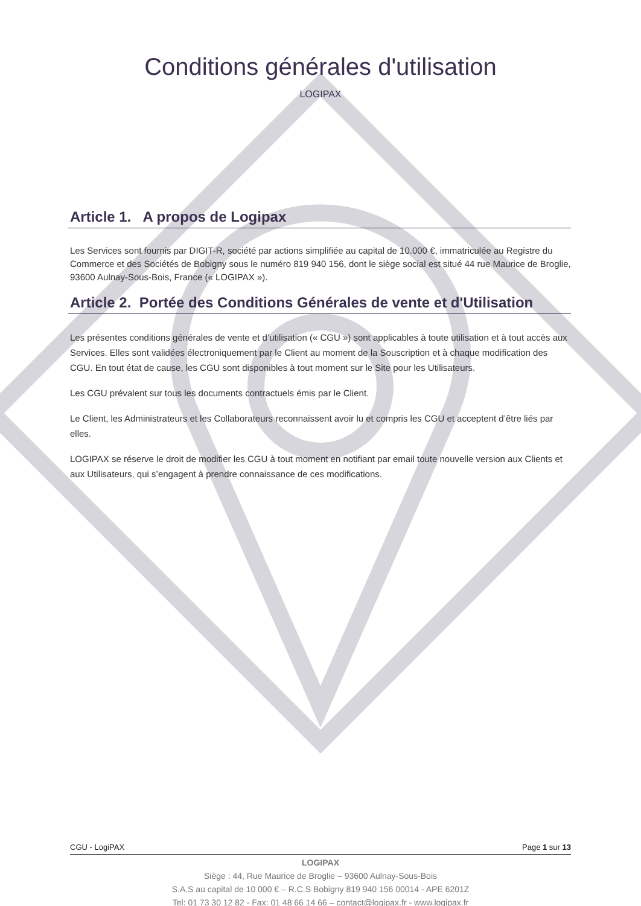Conditions générales d'utilisation
LOGIPAX
Article 1. A propos de Logipax
Les Services sont fournis par DIGIT-R, société par actions simplifiée au capital de 10.000 €, immatriculée au Registre du Commerce et des Sociétés de Bobigny sous le numéro 819 940 156, dont le siège social est situé 44 rue Maurice de Broglie, 93600 Aulnay-Sous-Bois, France (« LOGIPAX »).
Article 2. Portée des Conditions Générales de vente et d'Utilisation
Les présentes conditions générales de vente et d’utilisation (« CGU ») sont applicables à toute utilisation et à tout accès aux Services. Elles sont validées électroniquement par le Client au moment de la Souscription et à chaque modification des CGU. En tout état de cause, les CGU sont disponibles à tout moment sur le Site pour les Utilisateurs.
Les CGU prévalent sur tous les documents contractuels émis par le Client.
Le Client, les Administrateurs et les Collaborateurs reconnaissent avoir lu et compris les CGU et acceptent d’être liés par elles.
LOGIPAX se réserve le droit de modifier les CGU à tout moment en notifiant par email toute nouvelle version aux Clients et aux Utilisateurs, qui s’engagent à prendre connaissance de ces modifications.
CGU - LogiPAX Page 1 sur 13
LOGIPAX
Siège : 44, Rue Maurice de Broglie – 93600 Aulnay-Sous-Bois
S.A.S au capital de 10 000 € – R.C.S Bobigny 819 940 156 00014 - APE 6201Z
Tel: 01 73 30 12 82 - Fax: 01 48 66 14 66 – contact@logipax.fr - www.logipax.fr